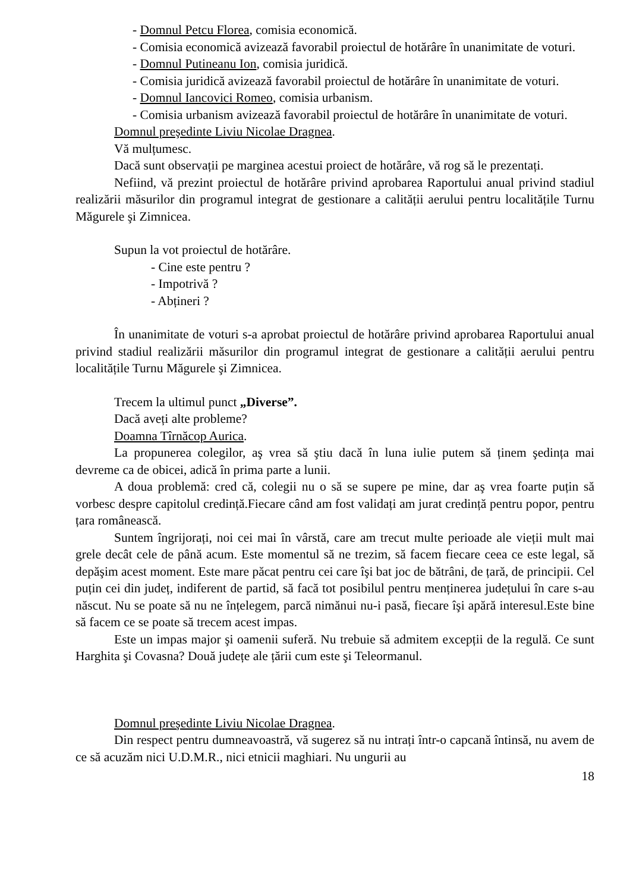- Domnul Petcu Florea, comisia economică.
- Comisia economică avizează favorabil proiectul de hotărâre în unanimitate de voturi.
- Domnul Putineanu Ion, comisia juridică.
- Comisia juridică avizează favorabil proiectul de hotărâre în unanimitate de voturi.
- Domnul Iancovici Romeo, comisia urbanism.
- Comisia urbanism avizează favorabil proiectul de hotărâre în unanimitate de voturi.
Domnul preşedinte Liviu Nicolae Dragnea.
Vă mulțumesc.
Dacă sunt observații pe marginea acestui proiect de hotărâre, vă rog să le prezentați.
Nefiind, vă prezint proiectul de hotărâre privind aprobarea Raportului anual privind stadiul realizării măsurilor din programul integrat de gestionare a calității aerului pentru localitățile Turnu Măgurele şi Zimnicea.
Supun la vot proiectul de hotărâre.
- Cine este pentru ?
- Impotrivă ?
- Abțineri ?
În unanimitate de voturi s-a aprobat proiectul de hotărâre privind aprobarea Raportului anual privind stadiul realizării măsurilor din programul integrat de gestionare a calității aerului pentru localitățile Turnu Măgurele şi Zimnicea.
Trecem la ultimul punct „Diverse”.
Dacă aveți alte probleme?
Doamna Tîrnăcop Aurica.
La propunerea colegilor, aş vrea să ştiu dacă în luna iulie putem să ținem şedința mai devreme ca de obicei, adică în prima parte a lunii.
A doua problemă: cred că, colegii nu o să se supere pe mine, dar aş vrea foarte puțin să vorbesc despre capitolul credință.Fiecare când am fost validați am jurat credință pentru popor, pentru țara românească.
Suntem îngrijorați, noi cei mai în vârstă, care am trecut multe perioade ale vieții mult mai grele decât cele de până acum. Este momentul să ne trezim, să facem fiecare ceea ce este legal, să depăşim acest moment. Este mare păcat pentru cei care îşi bat joc de bătrâni, de țară, de principii. Cel puțin cei din județ, indiferent de partid, să facă tot posibilul pentru menținerea județului în care s-au născut. Nu se poate să nu ne înțelegem, parcă nimănui nu-i pasă, fiecare îşi apără interesul.Este bine să facem ce se poate să trecem acest impas.
Este un impas major şi oamenii suferă. Nu trebuie să admitem excepții de la regulă. Ce sunt Harghita şi Covasna? Două județe ale țării cum este şi Teleormanul.
Domnul preşedinte Liviu Nicolae Dragnea.
Din respect pentru dumneavoastră, vă sugerez să nu intrați într-o capcană întinsă, nu avem de ce să acuzăm nici U.D.M.R., nici etnicii maghiari. Nu ungurii au
18